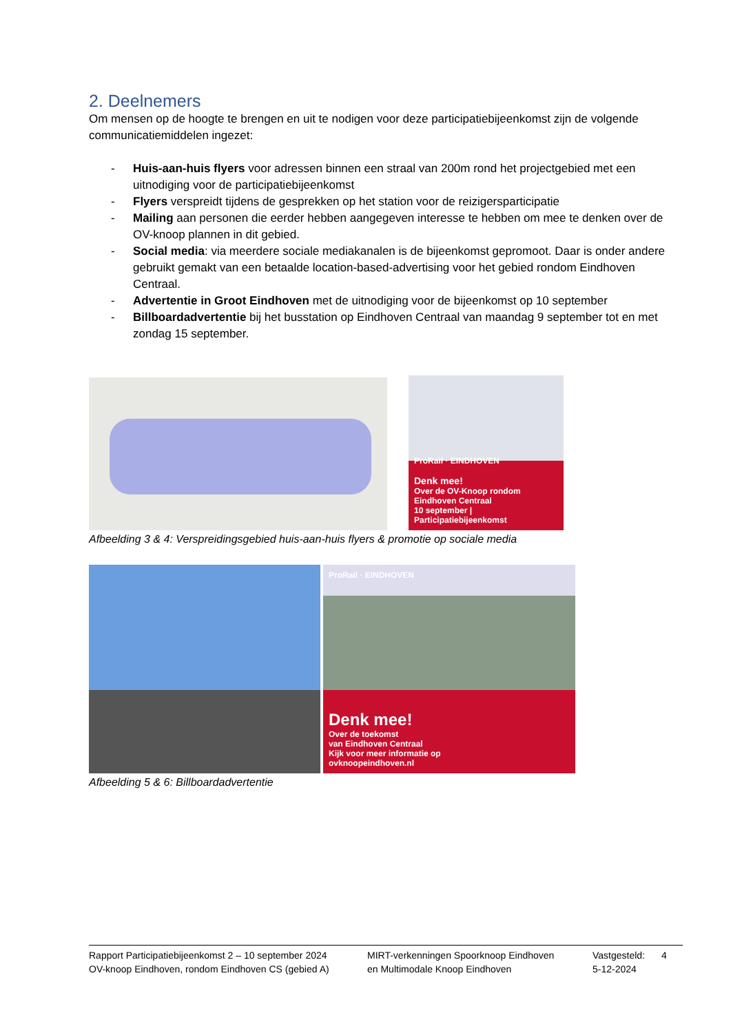2. Deelnemers
Om mensen op de hoogte te brengen en uit te nodigen voor deze participatiebijeenkomst zijn de volgende communicatiemiddelen ingezet:
- Huis-aan-huis flyers voor adressen binnen een straal van 200m rond het projectgebied met een uitnodiging voor de participatiebijeenkomst
- Flyers verspreidt tijdens de gesprekken op het station voor de reizigersparticipatie
- Mailing aan personen die eerder hebben aangegeven interesse te hebben om mee te denken over de OV-knoop plannen in dit gebied.
- Social media: via meerdere sociale mediakanalen is de bijeenkomst gepromoot. Daar is onder andere gebruikt gemakt van een betaalde location-based-advertising voor het gebied rondom Eindhoven Centraal.
- Advertentie in Groot Eindhoven met de uitnodiging voor de bijeenkomst op 10 september
- Billboardadvertentie bij het busstation op Eindhoven Centraal van maandag 9 september tot en met zondag 15 september.
ProRail · EINDHOVEN
Denk mee!
Over de OV-Knoop rondom Eindhoven Centraal
10 september | Participatiebijeenkomst
Afbeelding 3 & 4: Verspreidingsgebied huis-aan-huis flyers & promotie op sociale media
ProRail · EINDHOVEN
Denk mee!
Over de toekomst
van Eindhoven Centraal
Kijk voor meer informatie op
ovknoopeindhoven.nl
Afbeelding 5 & 6: Billboardadvertentie
Rapport Participatiebijeenkomst 2 – 10 september 2024
OV-knoop Eindhoven, rondom Eindhoven CS (gebied A)
MIRT-verkenningen Spoorknoop Eindhoven
en Multimodale Knoop Eindhoven
Vastgesteld:
5-12-2024
4